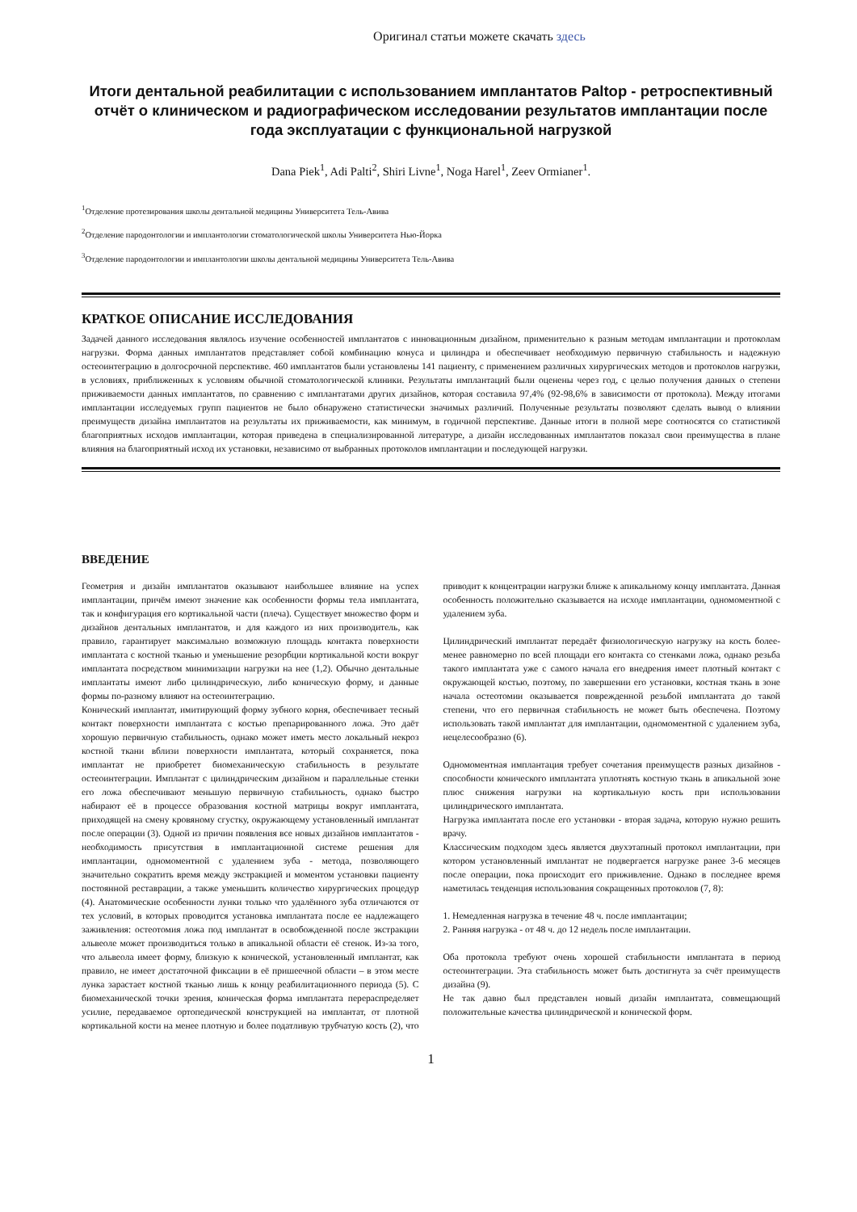Оригинал статьи можете скачать здесь
Итоги дентальной реабилитации с использованием имплантатов Paltop - ретроспективный отчёт о клиническом и радиографическом исследовании результатов имплантации после года эксплуатации с функциональной нагрузкой
Dana Piek<sup>1</sup>, Adi Palti<sup>2</sup>, Shiri Livne<sup>1</sup>, Noga Harel<sup>1</sup>, Zeev Ormianer<sup>1</sup>.
<sup>1</sup> Отделение протезирования школы дентальной медицины Университета Тель-Авива
<sup>2</sup> Отделение пародонтологии и имплантологии стоматологической школы Университета Нью-Йорка
<sup>3</sup> Отделение пародонтологии и имплантологии школы дентальной медицины Университета Тель-Авива
КРАТКОЕ ОПИСАНИЕ ИССЛЕДОВАНИЯ
Задачей данного исследования являлось изучение особенностей имплантатов с инновационным дизайном, применительно к разным методам имплантации и протоколам нагрузки. Форма данных имплантатов представляет собой комбинацию конуса и цилиндра и обеспечивает необходимую первичную стабильность и надежную остеоинтеграцию в долгосрочной перспективе. 460 имплантатов были установлены 141 пациенту, с применением различных хирургических методов и протоколов нагрузки, в условиях, приближенных к условиям обычной стоматологической клиники. Результаты имплантаций были оценены через год, с целью получения данных о степени приживаемости данных имплантатов, по сравнению с имплантатами других дизайнов, которая составила 97,4% (92-98,6% в зависимости от протокола). Между итогами имплантации исследуемых групп пациентов не было обнаружено статистически значимых различий. Полученные результаты позволяют сделать вывод о влиянии преимуществ дизайна имплантатов на результаты их приживаемости, как минимум, в годичной перспективе. Данные итоги в полной мере соотносятся со статистикой благоприятных исходов имплантации, которая приведена в специализированной литературе, а дизайн исследованных имплантатов показал свои преимущества в плане влияния на благоприятный исход их установки, независимо от выбранных протоколов имплантации и последующей нагрузки.
ВВЕДЕНИЕ
Геометрия и дизайн имплантатов оказывают наибольшее влияние на успех имплантации, причём имеют значение как особенности формы тела имплантата, так и конфигурация его кортикальной части (плеча). Существует множество форм и дизайнов дентальных имплантатов, и для каждого из них производитель, как правило, гарантирует максимально возможную площадь контакта поверхности имплантата с костной тканью и уменьшение резорбции кортикальной кости вокруг имплантата посредством минимизации нагрузки на нее (1,2). Обычно дентальные имплантаты имеют либо цилиндрическую, либо коническую форму, и данные формы по-разному влияют на остеоинтеграцию.
Конический имплантат, имитирующий форму зубного корня, обеспечивает тесный контакт поверхности имплантата с костью препарированного ложа. Это даёт хорошую первичную стабильность, однако может иметь место локальный некроз костной ткани вблизи поверхности имплантата, который сохраняется, пока имплантат не приобретет биомеханическую стабильность в результате остеоинтеграции. Имплантат с цилиндрическим дизайном и параллельные стенки его ложа обеспечивают меньшую первичную стабильность, однако быстро набирают её в процессе образования костной матрицы вокруг имплантата, приходящей на смену кровяному сгустку, окружающему установленный имплантат после операции (3). Одной из причин появления все новых дизайнов имплантатов - необходимость присутствия в имплантационной системе решения для имплантации, одномоментной с удалением зуба - метода, позволяющего значительно сократить время между экстракцией и моментом установки пациенту постоянной реставрации, а также уменьшить количество хирургических процедур (4). Анатомические особенности лунки только что удалённого зуба отличаются от тех условий, в которых проводится установка имплантата после ее надлежащего заживления: остеотомия ложа под имплантат в освобожденной после экстракции альвеоле может производиться только в апикальной области её стенок. Из-за того, что альвеола имеет форму, близкую к конической, установленный имплантат, как правило, не имеет достаточной фиксации в её пришеечной области – в этом месте лунка зарастает костной тканью лишь к концу реабилитационного периода (5). С биомеханической точки зрения, коническая форма имплантата перераспределяет усилие, передаваемое ортопедической конструкцией на имплантат, от плотной кортикальной кости на менее плотную и более податливую трубчатую кость (2), что приводит к концентрации нагрузки ближе к апикальному концу имплантата. Данная особенность положительно сказывается на исходе имплантации, одномоментной с удалением зуба.
Цилиндрический имплантат передаёт физиологическую нагрузку на кость более-менее равномерно по всей площади его контакта со стенками ложа, однако резьба такого имплантата уже с самого начала его внедрения имеет плотный контакт с окружающей костью, поэтому, по завершении его установки, костная ткань в зоне начала остеотомии оказывается поврежденной резьбой имплантата до такой степени, что его первичная стабильность не может быть обеспечена. Поэтому использовать такой имплантат для имплантации, одномоментной с удалением зуба, нецелесообразно (6).
Одномоментная имплантация требует сочетания преимуществ разных дизайнов - способности конического имплантата уплотнять костную ткань в апикальной зоне плюс снижения нагрузки на кортикальную кость при использовании цилиндрического имплантата.
Нагрузка имплантата после его установки - вторая задача, которую нужно решить врачу.
Классическим подходом здесь является двухэтапный протокол имплантации, при котором установленный имплантат не подвергается нагрузке ранее 3-6 месяцев после операции, пока происходит его приживление. Однако в последнее время наметилась тенденция использования сокращенных протоколов (7, 8):
1. Немедленная нагрузка в течение 48 ч. после имплантации;
2. Ранняя нагрузка - от 48 ч. до 12 недель после имплантации.
Оба протокола требуют очень хорошей стабильности имплантата в период остеоинтеграции. Эта стабильность может быть достигнута за счёт преимуществ дизайна (9).
Не так давно был представлен новый дизайн имплантата, совмещающий положительные качества цилиндрической и конической форм.
1